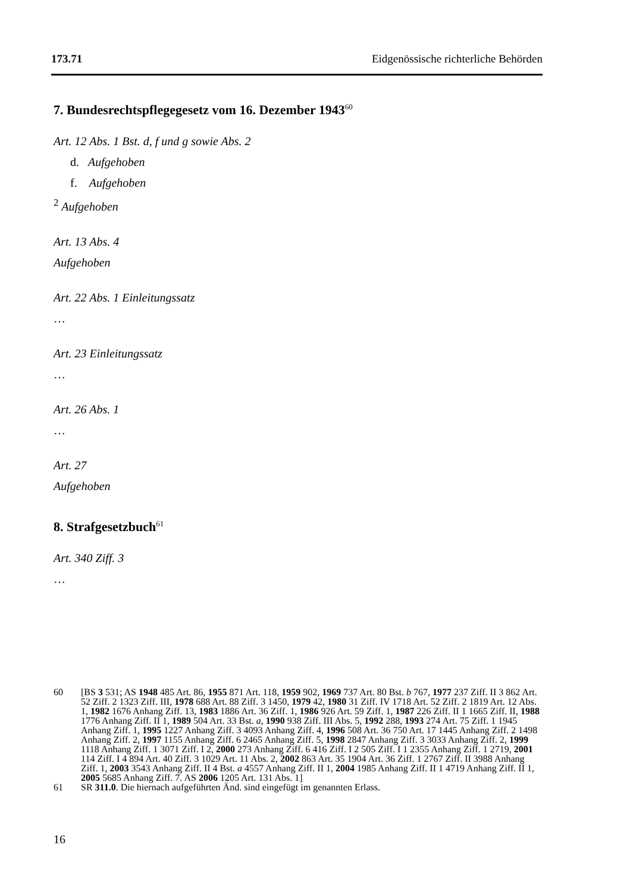173.71 Eidgenössische richterliche Behörden
7. Bundesrechtspflegegesetz vom 16. Dezember 1943<sup>60</sup>
Art. 12 Abs. 1 Bst. d, f und g sowie Abs. 2
d. Aufgehoben
f. Aufgehoben
<sup>2</sup> Aufgehoben
Art. 13 Abs. 4
Aufgehoben
Art. 22 Abs. 1 Einleitungssatz
…
Art. 23 Einleitungssatz
…
Art. 26 Abs. 1
…
Art. 27
Aufgehoben
8. Strafgesetzbuch<sup>61</sup>
Art. 340 Ziff. 3
…
60 [BS 3 531; AS 1948 485 Art. 86, 1955 871 Art. 118, 1959 902, 1969 737 Art. 80 Bst. b 767, 1977 237 Ziff. II 3 862 Art. 52 Ziff. 2 1323 Ziff. III, 1978 688 Art. 88 Ziff. 3 1450, 1979 42, 1980 31 Ziff. IV 1718 Art. 52 Ziff. 2 1819 Art. 12 Abs. 1, 1982 1676 Anhang Ziff. 13, 1983 1886 Art. 36 Ziff. 1, 1986 926 Art. 59 Ziff. 1, 1987 226 Ziff. II 1 1665 Ziff. II, 1988 1776 Anhang Ziff. II 1, 1989 504 Art. 33 Bst. a, 1990 938 Ziff. III Abs. 5, 1992 288, 1993 274 Art. 75 Ziff. 1 1945 Anhang Ziff. 1, 1995 1227 Anhang Ziff. 3 4093 Anhang Ziff. 4, 1996 508 Art. 36 750 Art. 17 1445 Anhang Ziff. 2 1498 Anhang Ziff. 2, 1997 1155 Anhang Ziff. 6 2465 Anhang Ziff. 5, 1998 2847 Anhang Ziff. 3 3033 Anhang Ziff. 2, 1999 1118 Anhang Ziff. 1 3071 Ziff. I 2, 2000 273 Anhang Ziff. 6 416 Ziff. I 2 505 Ziff. I 1 2355 Anhang Ziff. 1 2719, 2001 114 Ziff. I 4 894 Art. 40 Ziff. 3 1029 Art. 11 Abs. 2, 2002 863 Art. 35 1904 Art. 36 Ziff. 1 2767 Ziff. II 3988 Anhang Ziff. 1, 2003 3543 Anhang Ziff. II 4 Bst. a 4557 Anhang Ziff. II 1, 2004 1985 Anhang Ziff. II 1 4719 Anhang Ziff. II 1, 2005 5685 Anhang Ziff. 7. AS 2006 1205 Art. 131 Abs. 1]
61 SR 311.0. Die hiernach aufgeführten Änd. sind eingefügt im genannten Erlass.
16